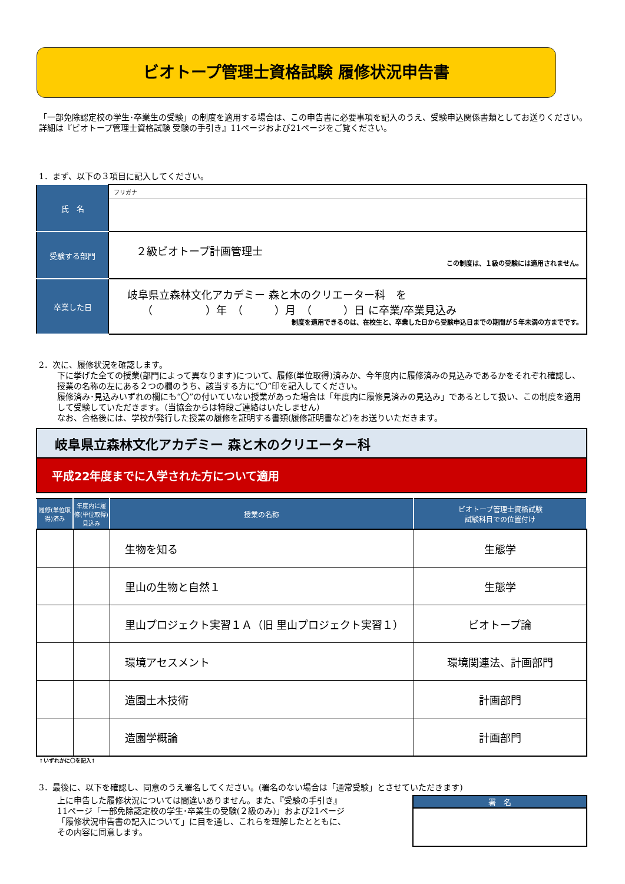ビオトープ管理士資格試験 履修状況申告書
「一部免除認定校の学生･卒業生の受験」の制度を適用する場合は、この申告書に必要事項を記入のうえ、受験申込関係書類としてお送りください。詳細は『ビオトープ管理士資格試験 受験の手引き』11ページおよび21ページをご覧ください。
1．まず、以下の３項目に記入してください。
| 氏 名 | フリガナ |
| 受験する部門 | ２級ビオトープ計画管理士 この制度は、１級の受験には適用されません。 |
| 卒業した日 | 岐阜県立森林文化アカデミー 森と木のクリエーター科 を （ ）年 （ ）月 （ ）日 に卒業/卒業見込み 制度を適用できるのは、在校生と、卒業した日から受験申込日までの期間が５年未満の方までです。 |
2．次に、履修状況を確認します。
下に挙げた全ての授業(部門によって異なります)について、履修(単位取得)済みか、今年度内に履修済みの見込みであるかをそれぞれ確認し、授業の名称の左にある２つの欄のうち、該当する方に“〇”印を記入してください。
履修済み･見込みいずれの欄にも“〇”の付いていない授業があった場合は「年度内に履修見済みの見込み」であるとして扱い、この制度を適用して受験していただきます。（当協会からは特段ご連絡はいたしません）
なお、合格後には、学校が発行した授業の履修を証明する書類(履修証明書など)をお送りいただきます。
岐阜県立森林文化アカデミー 森と木のクリエーター科
平成22年度までに入学された方について適用
| 履修(単位取得)済み | 年度内に履修(単位取得)見込み | 授業の名称 | ビオトープ管理士資格試験 試験科目での位置付け |
| --- | --- | --- | --- |
| | | 生物を知る | 生態学 |
| | | 里山の生物と自然１ | 生態学 |
| | | 里山プロジェクト実習１Ａ（旧 里山プロジェクト実習１） | ビオトープ論 |
| | | 環境アセスメント | 環境関連法、計画部門 |
| | | 造園土木技術 | 計画部門 |
| | | 造園学概論 | 計画部門 |
↑いずれかに〇を記入↑
3．最後に、以下を確認し、同意のうえ署名してください。(署名のない場合は「通常受験」とさせていただきます)
上に申告した履修状況については間違いありません。また、『受験の手引き』11ページ「一部免除認定校の学生･卒業生の受験(２級のみ)」および21ページ「履修状況申告書の記入について」に目を通し、これらを理解したとともに、その内容に同意します。
署　名